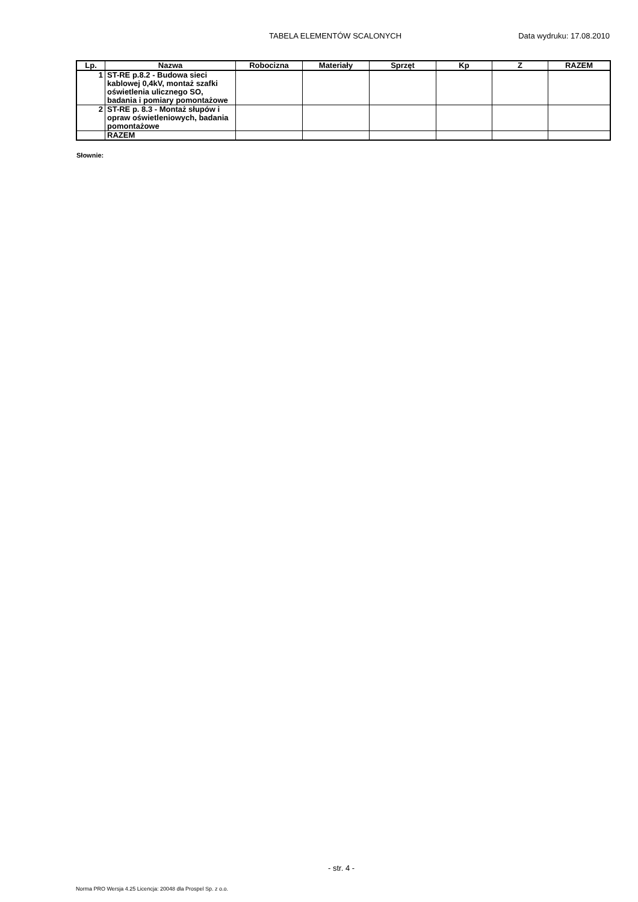TABELA ELEMENTÓW SCALONYCH Data wydruku: 17.08.2010
| Lp. | Nazwa | Robocizna | Materiały | Sprzęt | Kp | Z | RAZEM |
| --- | --- | --- | --- | --- | --- | --- | --- |
| 1 | ST-RE p.8.2 - Budowa sieci kablowej 0,4kV, montaż szafki oświetlenia ulicznego SO, badania i pomiary pomontażowe | | | | | | |
| 2 | ST-RE p. 8.3 - Montaż słupów i opraw oświetleniowych, badania pomontażowe | | | | | | |
| | RAZEM | | | | | | |
Słownie:
- str. 4 -
Norma PRO Wersja 4.25 Licencja: 20048 dla Prospel Sp. z o.o.